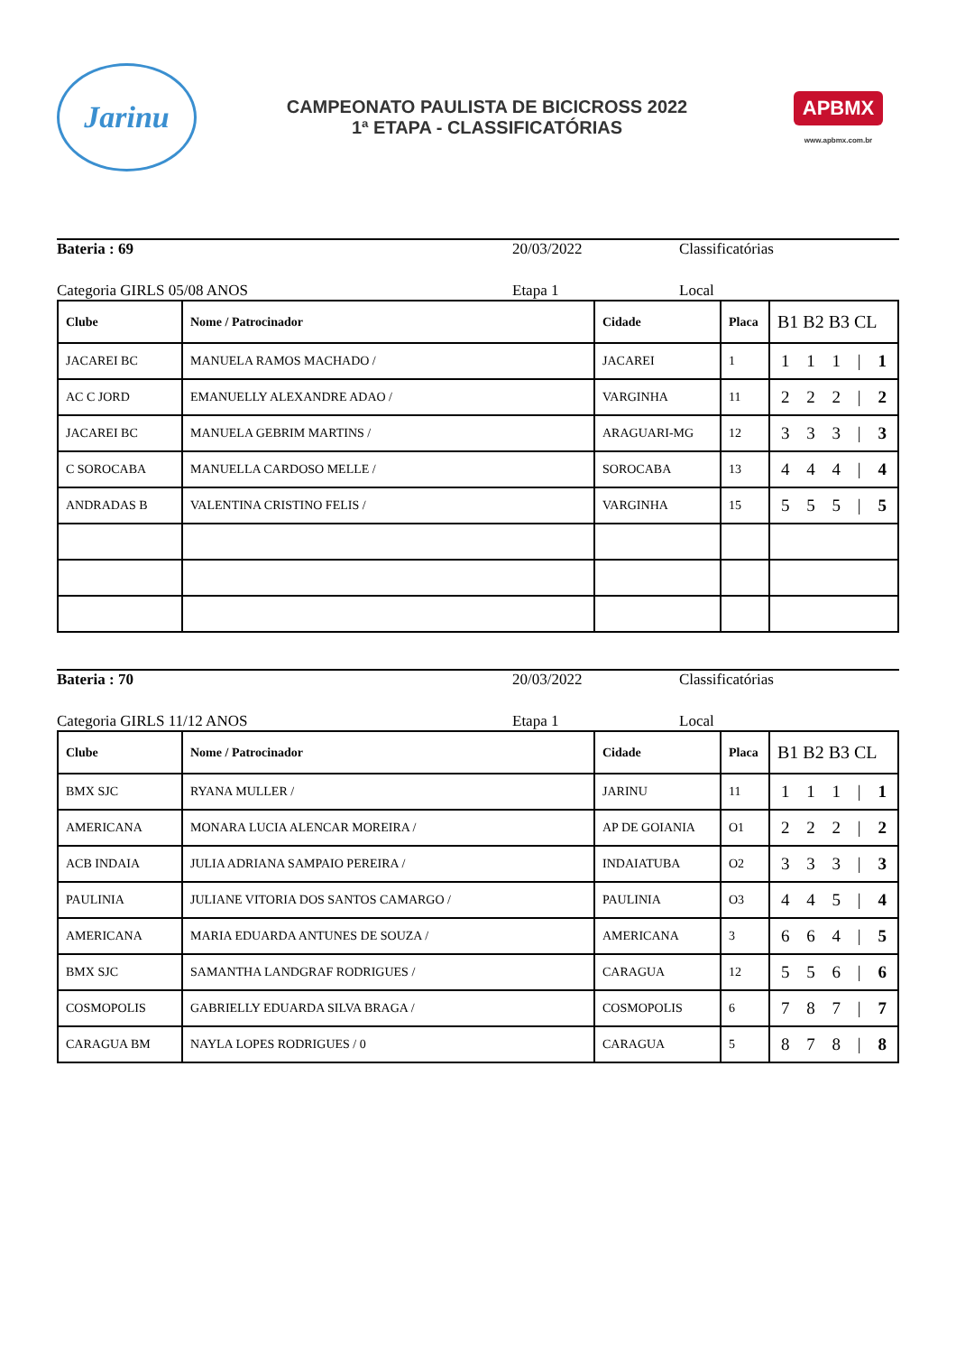Jarinu
CAMPEONATO PAULISTA DE BICICROSS 2022
1ª ETAPA - CLASSIFICATÓRIAS
APBMX
www.apbmx.com.br
Bateria : 69 20/03/2022 Classificatórias
Categoria GIRLS 05/08 ANOS Etapa 1 Local
| Clube | Nome / Patrocinador | Cidade | Placa | B1 B2 B3 CL |
| --- | --- | --- | --- | --- |
| JACAREI BC | MANUELA RAMOS MACHADO / | JACAREI | 1 | 1 1 1 / 1 |
| AC C JORD | EMANUELLY ALEXANDRE ADAO / | VARGINHA | 11 | 2 2 2 / 2 |
| JACAREI BC | MANUELA GEBRIM MARTINS / | ARAGUARI-MG | 12 | 3 3 3 / 3 |
| C SOROCABA | MANUELLA CARDOSO MELLE / | SOROCABA | 13 | 4 4 4 / 4 |
| ANDRADAS B | VALENTINA CRISTINO FELIS / | VARGINHA | 15 | 5 5 5 / 5 |
Bateria : 70 20/03/2022 Classificatórias
Categoria GIRLS 11/12 ANOS Etapa 1 Local
| Clube | Nome / Patrocinador | Cidade | Placa | B1 B2 B3 CL |
| --- | --- | --- | --- | --- |
| BMX SJC | RYANA MULLER / | JARINU | 11 | 1 1 1 / 1 |
| AMERICANA | MONARA LUCIA ALENCAR MOREIRA / | AP DE GOIANIA | O1 | 2 2 2 / 2 |
| ACB INDAIA | JULIA ADRIANA SAMPAIO PEREIRA / | INDAIATUBA | O2 | 3 3 3 / 3 |
| PAULINIA | JULIANE VITORIA DOS SANTOS CAMARGO / | PAULINIA | O3 | 4 4 5 / 4 |
| AMERICANA | MARIA EDUARDA ANTUNES DE SOUZA / | AMERICANA | 3 | 6 6 4 / 5 |
| BMX SJC | SAMANTHA LANDGRAF RODRIGUES / | CARAGUA | 12 | 5 5 6 / 6 |
| COSMOPOLIS | GABRIELLY EDUARDA SILVA BRAGA / | COSMOPOLIS | 6 | 7 8 7 / 7 |
| CARAGUA BM | NAYLA LOPES RODRIGUES / 0 | CARAGUA | 5 | 8 7 8 / 8 |